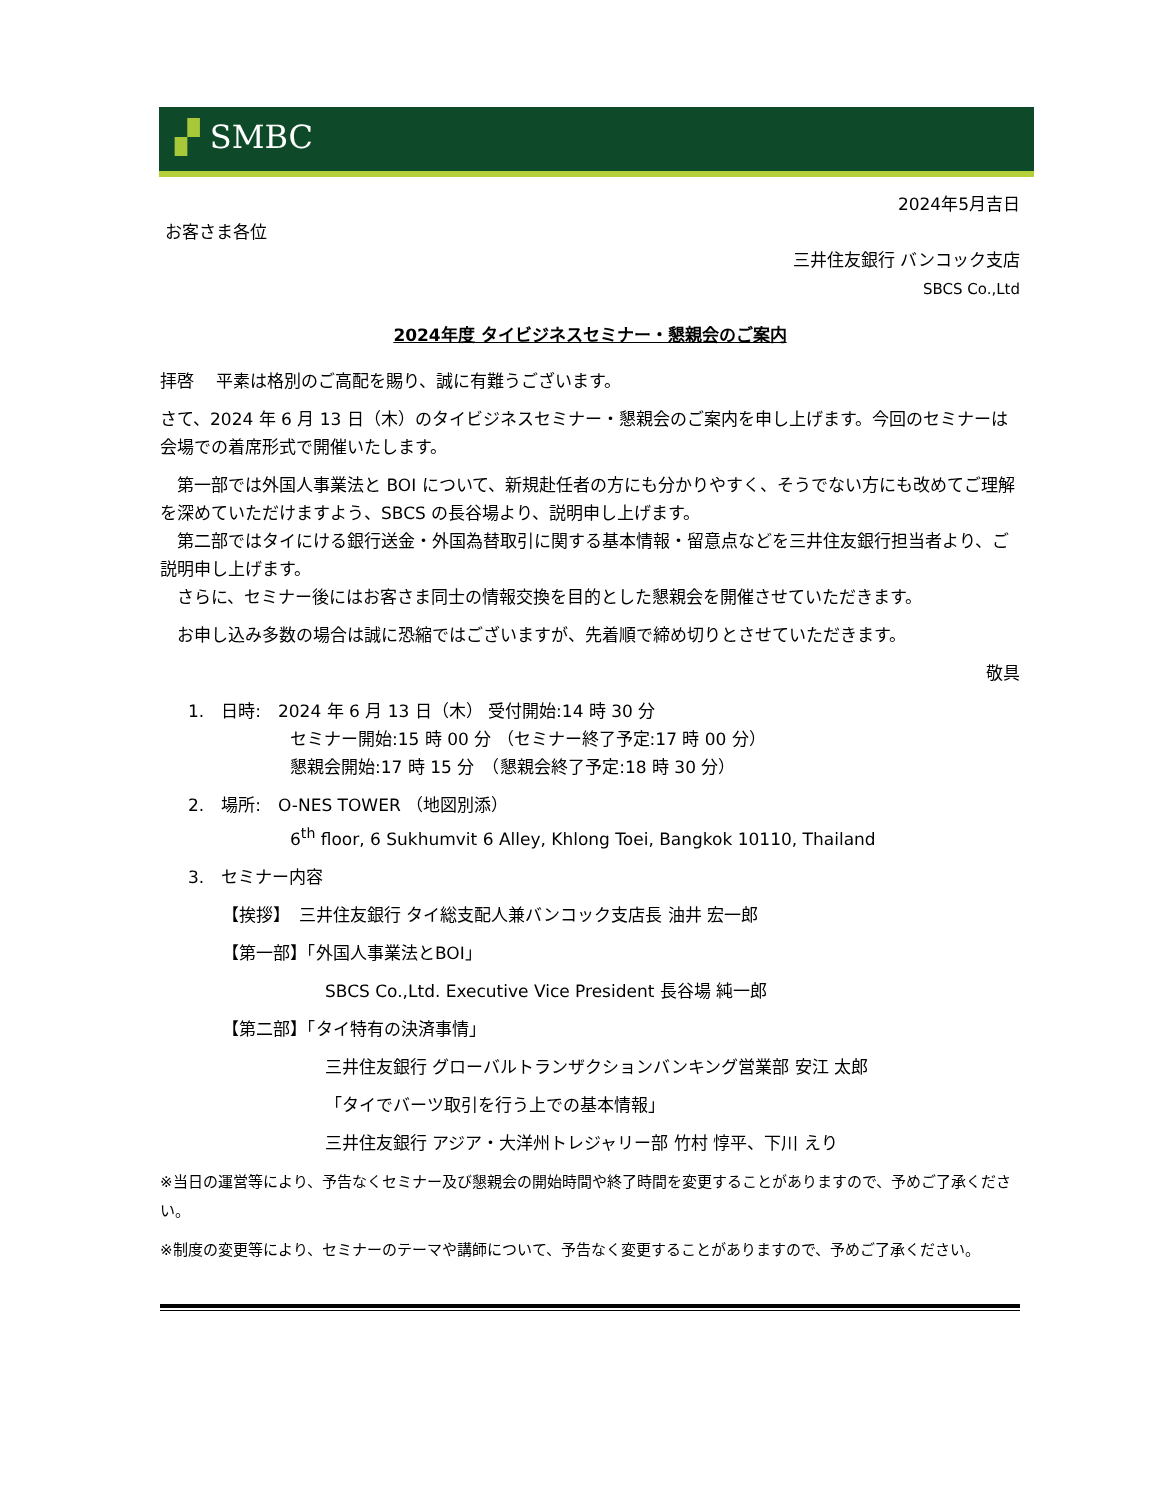▞ SMBC
2024年5月吉日
お客さま各位
三井住友銀行 バンコック支店
SBCS Co.,Ltd
2024年度 タイビジネスセミナー・懇親会のご案内
拝啓　 平素は格別のご高配を賜り、誠に有難うございます。
さて、2024 年 6 月 13 日（木）のタイビジネスセミナー・懇親会のご案内を申し上げます。今回のセミナーは会場での着席形式で開催いたします。
　第一部では外国人事業法と BOI について、新規赴任者の方にも分かりやすく、そうでない方にも改めてご理解を深めていただけますよう、SBCS の長谷場より、説明申し上げます。
　第二部ではタイにける銀行送金・外国為替取引に関する基本情報・留意点などを三井住友銀行担当者より、ご説明申し上げます。
　さらに、セミナー後にはお客さま同士の情報交換を目的とした懇親会を開催させていただきます。
　お申し込み多数の場合は誠に恐縮ではございますが、先着順で締め切りとさせていただきます。
敬具
1.　日時:　2024 年 6 月 13 日（木） 受付開始:14 時 30 分
セミナー開始:15 時 00 分 （セミナー終了予定:17 時 00 分）
懇親会開始:17 時 15 分　（懇親会終了予定:18 時 30 分）
2.　場所:　O-NES TOWER （地図別添）
6<sup>th</sup> floor, 6 Sukhumvit 6 Alley, Khlong Toei, Bangkok 10110, Thailand
3.　セミナー内容
【挨拶】　三井住友銀行 タイ総支配人兼バンコック支店長 油井 宏一郎
【第一部】「外国人事業法とBOI」
SBCS Co.,Ltd. Executive Vice President 長谷場 純一郎
【第二部】「タイ特有の決済事情」
三井住友銀行 グローバルトランザクションバンキング営業部 安江 太郎
「タイでバーツ取引を行う上での基本情報」
三井住友銀行 アジア・大洋州トレジャリー部 竹村 惇平、下川 えり
※当日の運営等により、予告なくセミナー及び懇親会の開始時間や終了時間を変更することがありますので、予めご了承ください。
※制度の変更等により、セミナーのテーマや講師について、予告なく変更することがありますので、予めご了承ください。